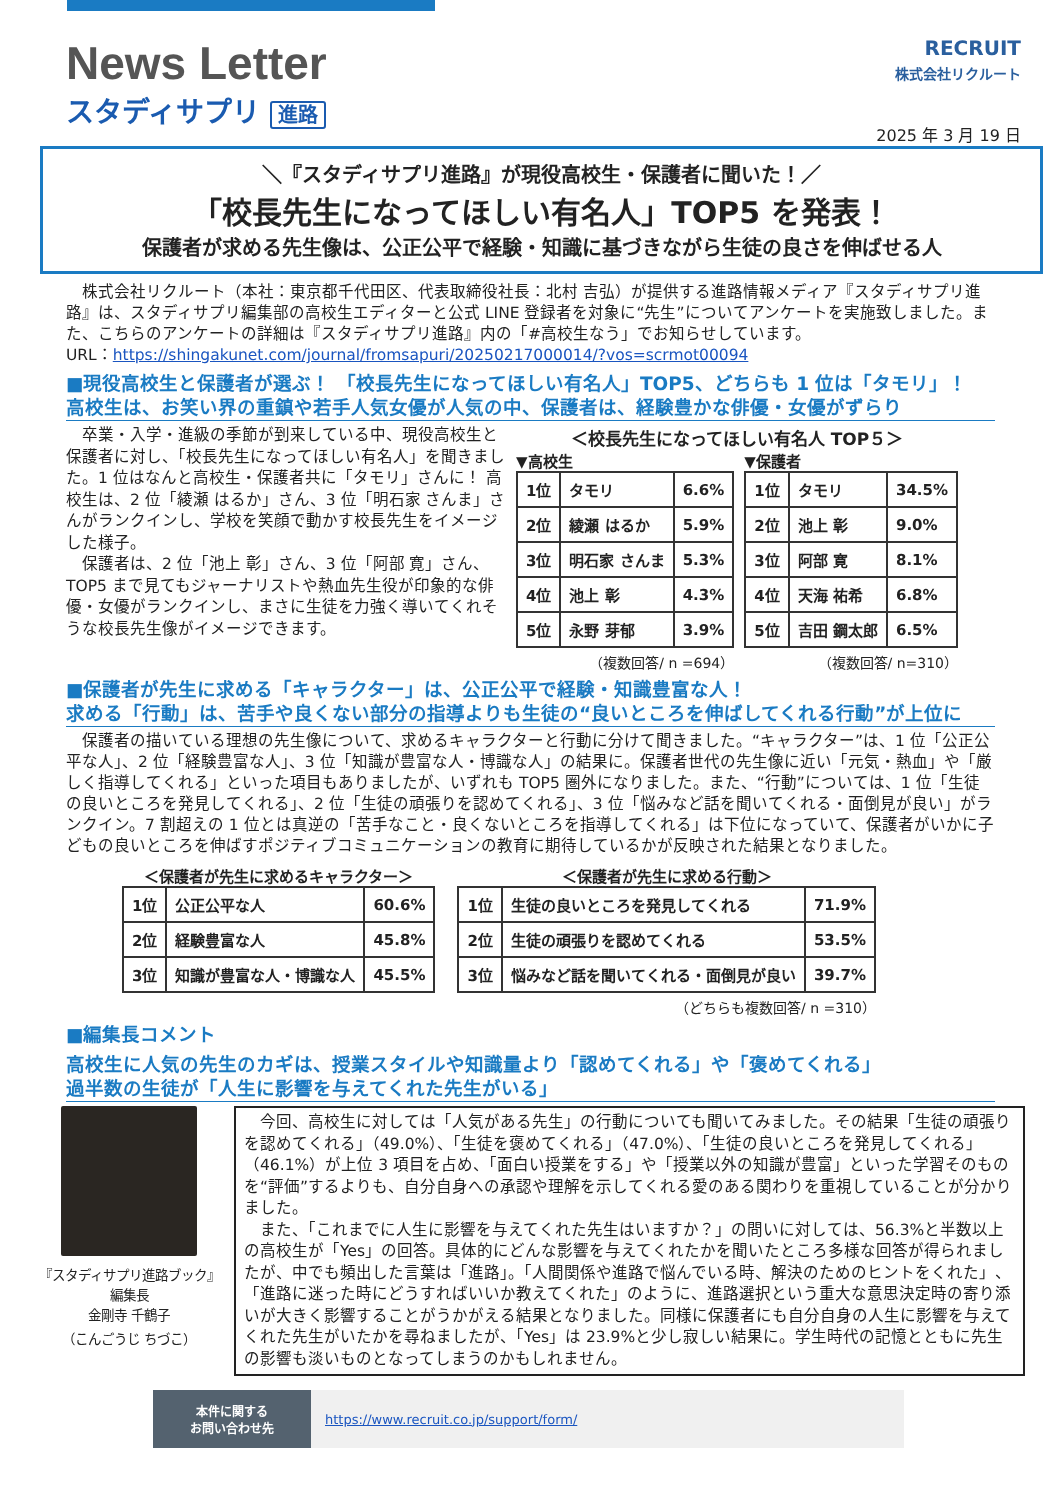News Letter
スタディサプリ 進路
RECRUIT
株式会社リクルート
2025 年 3 月 19 日
＼『スタディサプリ進路』が現役高校生・保護者に聞いた！／
「校長先生になってほしい有名人」TOP5 を発表！
保護者が求める先生像は、公正公平で経験・知識に基づきながら生徒の良さを伸ばせる人
　株式会社リクルート（本社：東京都千代田区、代表取締役社長：北村 吉弘）が提供する進路情報メディア『スタディサプリ進路』は、スタディサプリ編集部の高校生エディターと公式 LINE 登録者を対象に“先生”についてアンケートを実施致しました。また、こちらのアンケートの詳細は『スタディサプリ進路』内の「#高校生なう」でお知らせしています。
URL：https://shingakunet.com/journal/fromsapuri/20250217000014/?vos=scrmot00094
■現役高校生と保護者が選ぶ！ 「校長先生になってほしい有名人」TOP5、どちらも 1 位は「タモリ」！
高校生は、お笑い界の重鎮や若手人気女優が人気の中、保護者は、経験豊かな俳優・女優がずらり
　卒業・入学・進級の季節が到来している中、現役高校生と保護者に対し、「校長先生になってほしい有名人」を聞きました。1 位はなんと高校生・保護者共に「タモリ」さんに！ 高校生は、2 位「綾瀬 はるか」さん、3 位「明石家 さんま」さんがランクインし、学校を笑顔で動かす校長先生をイメージした様子。
　保護者は、2 位「池上 彰」さん、3 位「阿部 寛」さん、TOP5 まで見てもジャーナリストや熱血先生役が印象的な俳優・女優がランクインし、まさに生徒を力強く導いてくれそうな校長先生像がイメージできます。
＜校長先生になってほしい有名人 TOP５＞
▼高校生
| 1位 | タモリ | 6.6% |
| 2位 | 綾瀬 はるか | 5.9% |
| 3位 | 明石家 さんま | 5.3% |
| 4位 | 池上 彰 | 4.3% |
| 5位 | 永野 芽郁 | 3.9% |
（複数回答/ n =694）
▼保護者
| 1位 | タモリ | 34.5% |
| 2位 | 池上 彰 | 9.0% |
| 3位 | 阿部 寛 | 8.1% |
| 4位 | 天海 祐希 | 6.8% |
| 5位 | 吉田 鋼太郎 | 6.5% |
（複数回答/ n=310）
■保護者が先生に求める「キャラクター」は、公正公平で経験・知識豊富な人！
求める「行動」は、苦手や良くない部分の指導よりも生徒の“良いところを伸ばしてくれる行動”が上位に
　保護者の描いている理想の先生像について、求めるキャラクターと行動に分けて聞きました。“キャラクター”は、1 位「公正公平な人」、2 位「経験豊富な人」、3 位「知識が豊富な人・博識な人」の結果に。保護者世代の先生像に近い「元気・熱血」や「厳しく指導してくれる」といった項目もありましたが、いずれも TOP5 圏外になりました。また、“行動”については、1 位「生徒の良いところを発見してくれる」、2 位「生徒の頑張りを認めてくれる」、3 位「悩みなど話を聞いてくれる・面倒見が良い」がランクイン。7 割超えの 1 位とは真逆の「苦手なこと・良くないところを指導してくれる」は下位になっていて、保護者がいかに子どもの良いところを伸ばすポジティブコミュニケーションの教育に期待しているかが反映された結果となりました。
＜保護者が先生に求めるキャラクター＞
| 1位 | 公正公平な人 | 60.6% |
| 2位 | 経験豊富な人 | 45.8% |
| 3位 | 知識が豊富な人・博識な人 | 45.5% |
＜保護者が先生に求める行動＞
| 1位 | 生徒の良いところを発見してくれる | 71.9% |
| 2位 | 生徒の頑張りを認めてくれる | 53.5% |
| 3位 | 悩みなど話を聞いてくれる・面倒見が良い | 39.7% |
（どちらも複数回答/ n =310）
■編集長コメント
高校生に人気の先生のカギは、授業スタイルや知識量より「認めてくれる」や「褒めてくれる」
過半数の生徒が「人生に影響を与えてくれた先生がいる」
『スタディサプリ進路ブック』
編集長
金剛寺 千鶴子
（こんごうじ ちづこ）
　今回、高校生に対しては「人気がある先生」の行動についても聞いてみました。その結果「生徒の頑張りを認めてくれる」（49.0%）、「生徒を褒めてくれる」（47.0%）、「生徒の良いところを発見してくれる」（46.1%）が上位 3 項目を占め、「面白い授業をする」や「授業以外の知識が豊富」といった学習そのものを“評価”するよりも、自分自身への承認や理解を示してくれる愛のある関わりを重視していることが分かりました。
　また、「これまでに人生に影響を与えてくれた先生はいますか？」の問いに対しては、56.3%と半数以上の高校生が「Yes」の回答。具体的にどんな影響を与えてくれたかを聞いたところ多様な回答が得られましたが、中でも頻出した言葉は「進路」。「人間関係や進路で悩んでいる時、解決のためのヒントをくれた」、「進路に迷った時にどうすればいいか教えてくれた」のように、進路選択という重大な意思決定時の寄り添いが大きく影響することがうかがえる結果となりました。同様に保護者にも自分自身の人生に影響を与えてくれた先生がいたかを尋ねましたが、「Yes」は 23.9%と少し寂しい結果に。学生時代の記憶とともに先生の影響も淡いものとなってしまうのかもしれません。
本件に関する
お問い合わせ先
https://www.recruit.co.jp/support/form/